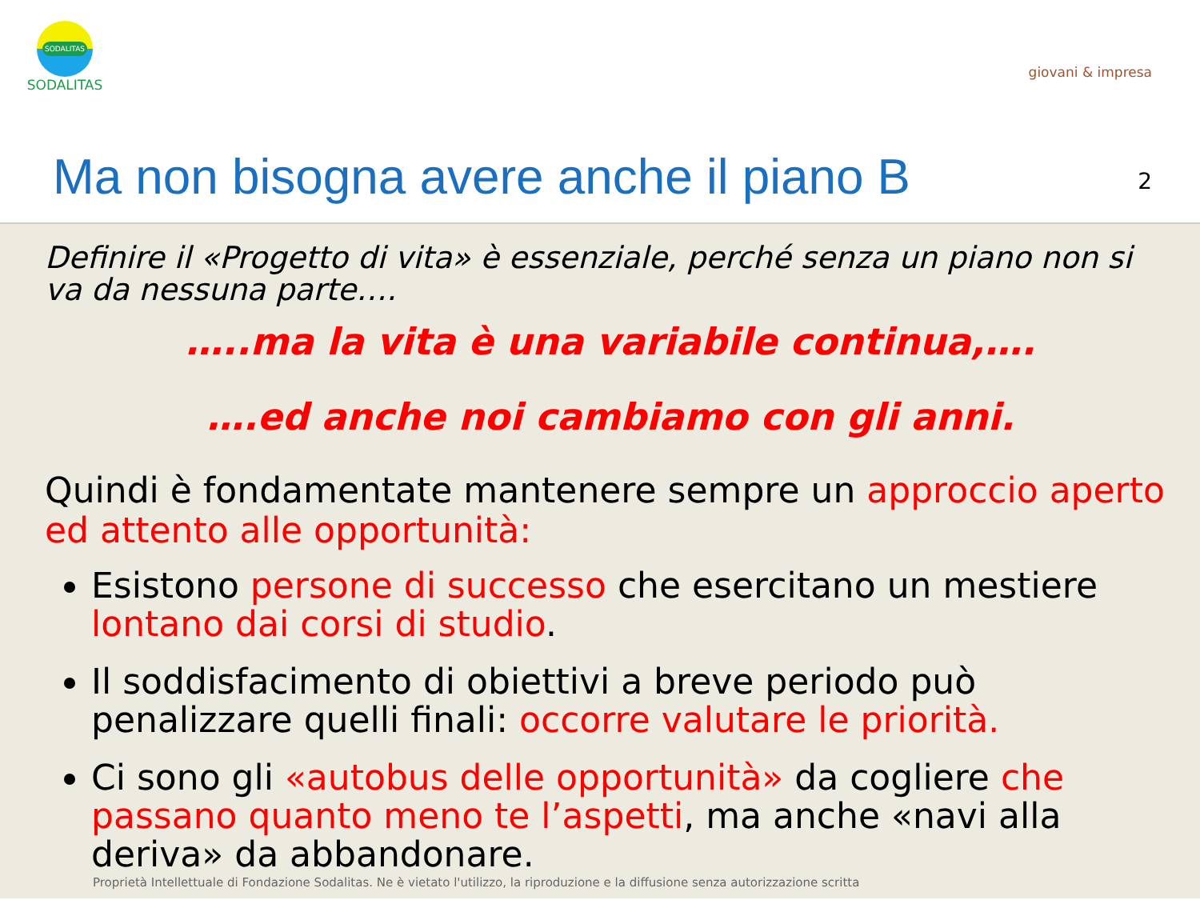SODALITAS
SODALITAS
giovani & impresa
Ma non bisogna avere anche il piano B
2
Definire il «Progetto di vita» è essenziale, perché senza un piano non si va da nessuna parte….
…..ma la vita è una variabile continua,….
….ed anche noi cambiamo con gli anni.
Quindi è fondamentate mantenere sempre un approccio aperto ed attento alle opportunità:
Esistono persone di successo che esercitano un mestiere lontano dai corsi di studio.
Il soddisfacimento di obiettivi a breve periodo può penalizzare quelli finali: occorre valutare le priorità.
Ci sono gli «autobus delle opportunità» da cogliere che passano quanto meno te l’aspetti, ma anche «navi alla deriva» da abbandonare.
Proprietà Intellettuale di Fondazione Sodalitas. Ne è vietato l'utilizzo, la riproduzione e la diffusione senza autorizzazione scritta